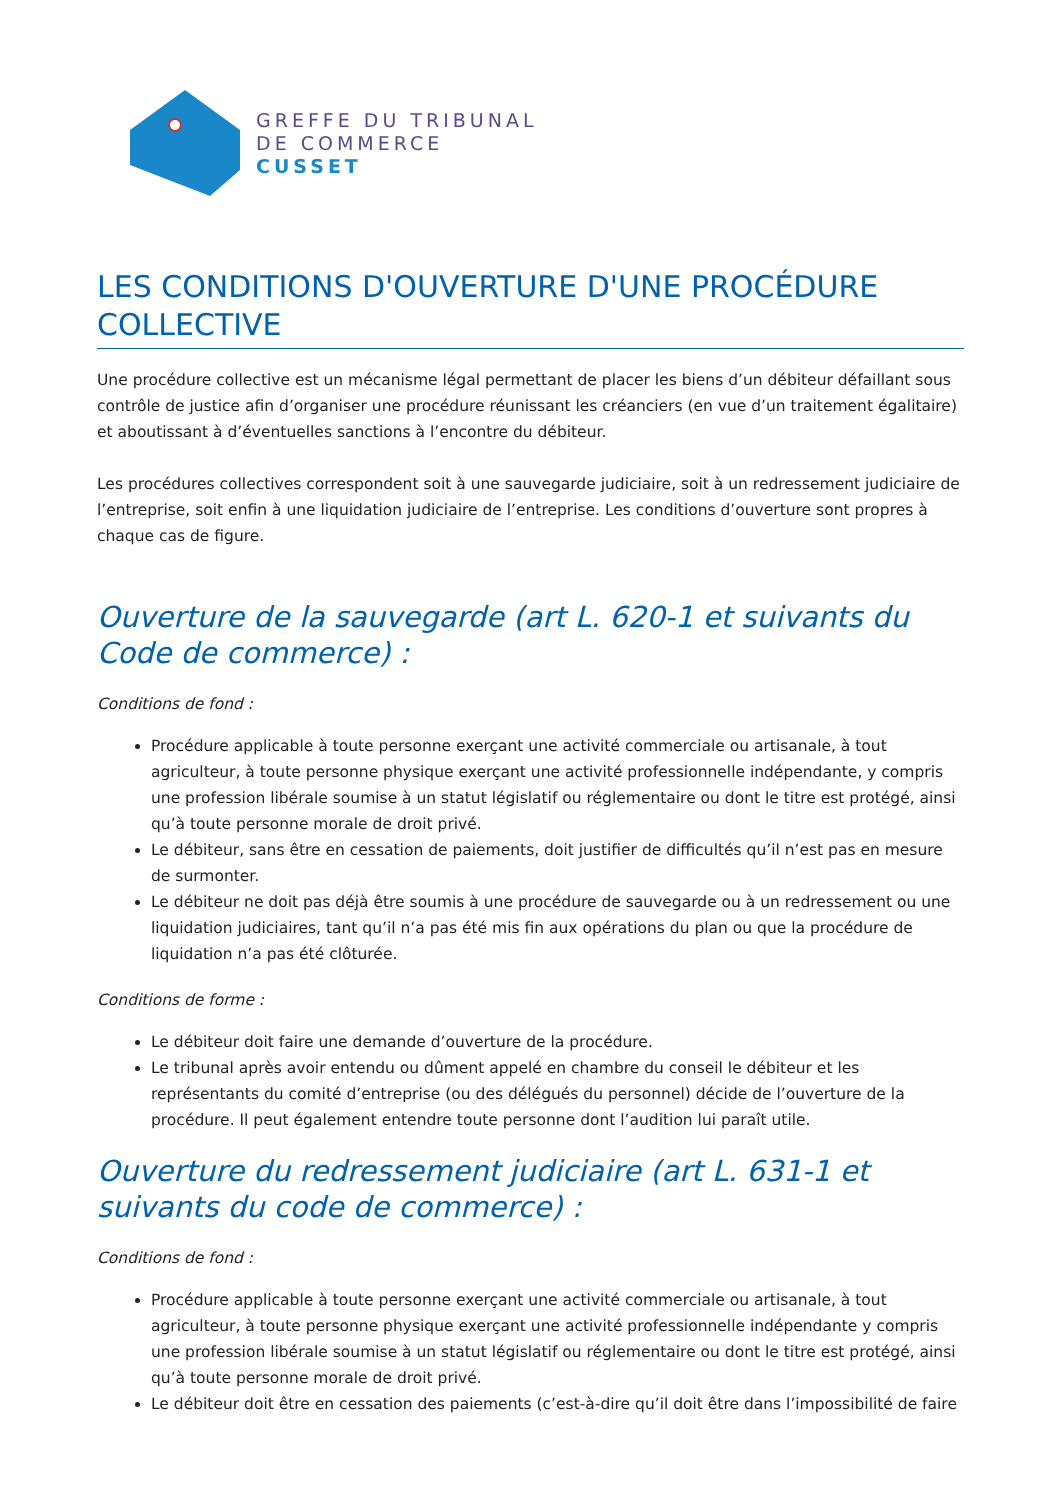GREFFE DU TRIBUNAL
DE COMMERCE
CUSSET
LES CONDITIONS D'OUVERTURE D'UNE PROCÉDURE COLLECTIVE
Une procédure collective est un mécanisme légal permettant de placer les biens d’un débiteur défaillant sous contrôle de justice afin d’organiser une procédure réunissant les créanciers (en vue d’un traitement égalitaire) et aboutissant à d’éventuelles sanctions à l’encontre du débiteur.
Les procédures collectives correspondent soit à une sauvegarde judiciaire, soit à un redressement judiciaire de l’entreprise, soit enfin à une liquidation judiciaire de l’entreprise. Les conditions d’ouverture sont propres à chaque cas de figure.
Ouverture de la sauvegarde (art L. 620-1 et suivants du Code de commerce) :
Conditions de fond :
Procédure applicable à toute personne exerçant une activité commerciale ou artisanale, à tout agriculteur, à toute personne physique exerçant une activité professionnelle indépendante, y compris une profession libérale soumise à un statut législatif ou réglementaire ou dont le titre est protégé, ainsi qu’à toute personne morale de droit privé.
Le débiteur, sans être en cessation de paiements, doit justifier de difficultés qu’il n’est pas en mesure de surmonter.
Le débiteur ne doit pas déjà être soumis à une procédure de sauvegarde ou à un redressement ou une liquidation judiciaires, tant qu’il n’a pas été mis fin aux opérations du plan ou que la procédure de liquidation n’a pas été clôturée.
Conditions de forme :
Le débiteur doit faire une demande d’ouverture de la procédure.
Le tribunal après avoir entendu ou dûment appelé en chambre du conseil le débiteur et les représentants du comité d’entreprise (ou des délégués du personnel) décide de l’ouverture de la procédure. Il peut également entendre toute personne dont l’audition lui paraît utile.
Ouverture du redressement judiciaire (art L. 631-1 et suivants du code de commerce) :
Conditions de fond :
Procédure applicable à toute personne exerçant une activité commerciale ou artisanale, à tout agriculteur, à toute personne physique exerçant une activité professionnelle indépendante y compris une profession libérale soumise à un statut législatif ou réglementaire ou dont le titre est protégé, ainsi qu’à toute personne morale de droit privé.
Le débiteur doit être en cessation des paiements (c’est-à-dire qu’il doit être dans l’impossibilité de faire